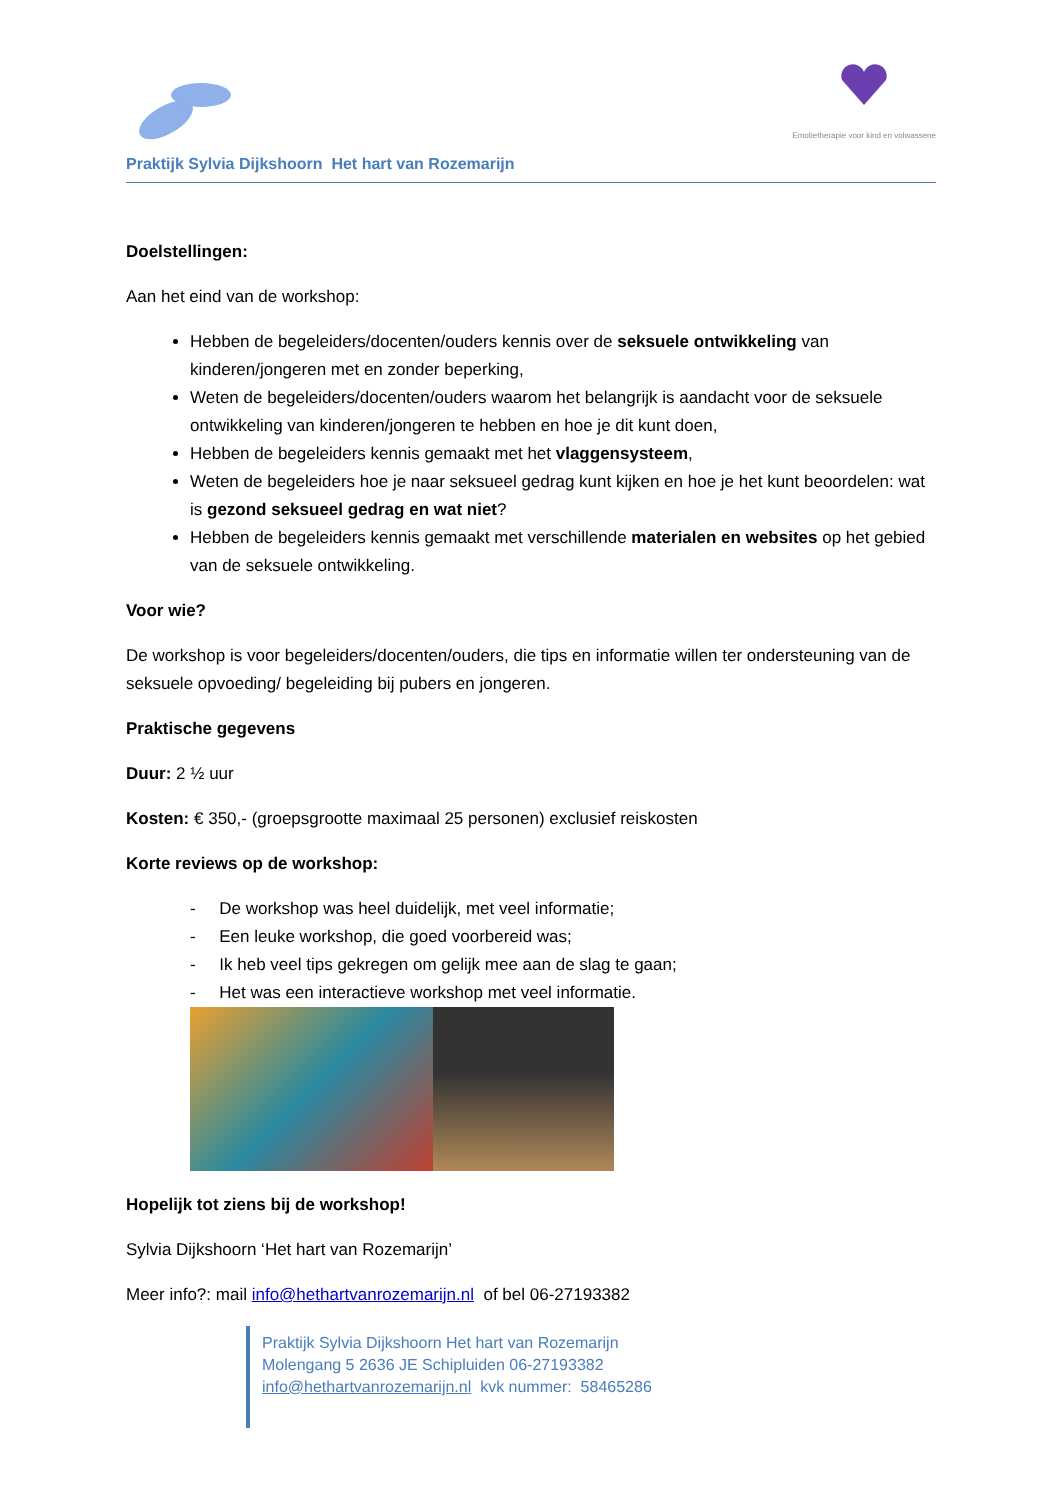Emotietherapie voor kind en volwassene
Praktijk Sylvia Dijkshoorn Het hart van Rozemarijn
Doelstellingen:
Aan het eind van de workshop:
Hebben de begeleiders/docenten/ouders kennis over de seksuele ontwikkeling van kinderen/jongeren met en zonder beperking,
Weten de begeleiders/docenten/ouders waarom het belangrijk is aandacht voor de seksuele ontwikkeling van kinderen/jongeren te hebben en hoe je dit kunt doen,
Hebben de begeleiders kennis gemaakt met het vlaggensysteem,
Weten de begeleiders hoe je naar seksueel gedrag kunt kijken en hoe je het kunt beoordelen: wat is gezond seksueel gedrag en wat niet?
Hebben de begeleiders kennis gemaakt met verschillende materialen en websites op het gebied van de seksuele ontwikkeling.
Voor wie?
De workshop is voor begeleiders/docenten/ouders, die tips en informatie willen ter ondersteuning van de seksuele opvoeding/ begeleiding bij pubers en jongeren.
Praktische gegevens
Duur: 2 ½ uur
Kosten: € 350,- (groepsgrootte maximaal 25 personen) exclusief reiskosten
Korte reviews op de workshop:
- De workshop was heel duidelijk, met veel informatie;
- Een leuke workshop, die goed voorbereid was;
- Ik heb veel tips gekregen om gelijk mee aan de slag te gaan;
- Het was een interactieve workshop met veel informatie.
Hopelijk tot ziens bij de workshop!
Sylvia Dijkshoorn ‘Het hart van Rozemarijn’
Meer info?: mail info@hethartvanrozemarijn.nl of bel 06-27193382
Praktijk Sylvia Dijkshoorn Het hart van Rozemarijn
Molengang 5 2636 JE Schipluiden 06-27193382
info@hethartvanrozemarijn.nl kvk nummer: 58465286